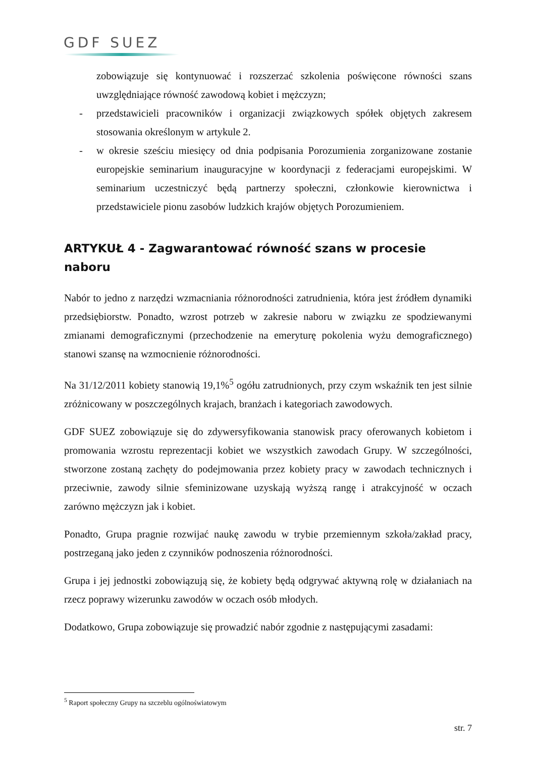GDF SUEZ
zobowiązuje się kontynuować i rozszerzać szkolenia poświęcone równości szans uwzględniające równość zawodową kobiet i mężczyzn;
- przedstawicieli pracowników i organizacji związkowych spółek objętych zakresem stosowania określonym w artykule 2.
- w okresie sześciu miesięcy od dnia podpisania Porozumienia zorganizowane zostanie europejskie seminarium inauguracyjne w koordynacji z federacjami europejskimi. W seminarium uczestniczyć będą partnerzy społeczni, członkowie kierownictwa i przedstawiciele pionu zasobów ludzkich krajów objętych Porozumieniem.
ARTYKUŁ 4 - Zagwarantować równość szans w procesie naboru
Nabór to jedno z narzędzi wzmacniania różnorodności zatrudnienia, która jest źródłem dynamiki przedsiębiorstw. Ponadto, wzrost potrzeb w zakresie naboru w związku ze spodziewanymi zmianami demograficznymi (przechodzenie na emeryturę pokolenia wyżu demograficznego) stanowi szansę na wzmocnienie różnorodności.
Na 31/12/2011 kobiety stanowią 19,1%<sup>5</sup> ogółu zatrudnionych, przy czym wskaźnik ten jest silnie zróżnicowany w poszczególnych krajach, branżach i kategoriach zawodowych.
GDF SUEZ zobowiązuje się do zdywersyfikowania stanowisk pracy oferowanych kobietom i promowania wzrostu reprezentacji kobiet we wszystkich zawodach Grupy. W szczególności, stworzone zostaną zachęty do podejmowania przez kobiety pracy w zawodach technicznych i przeciwnie, zawody silnie sfeminizowane uzyskają wyższą rangę i atrakcyjność w oczach zarówno mężczyzn jak i kobiet.
Ponadto, Grupa pragnie rozwijać naukę zawodu w trybie przemiennym szkoła/zakład pracy, postrzeganą jako jeden z czynników podnoszenia różnorodności.
Grupa i jej jednostki zobowiązują się, że kobiety będą odgrywać aktywną rolę w działaniach na rzecz poprawy wizerunku zawodów w oczach osób młodych.
Dodatkowo, Grupa zobowiązuje się prowadzić nabór zgodnie z następującymi zasadami:
<sup>5</sup> Raport społeczny Grupy na szczeblu ogólnoświatowym
str. 7